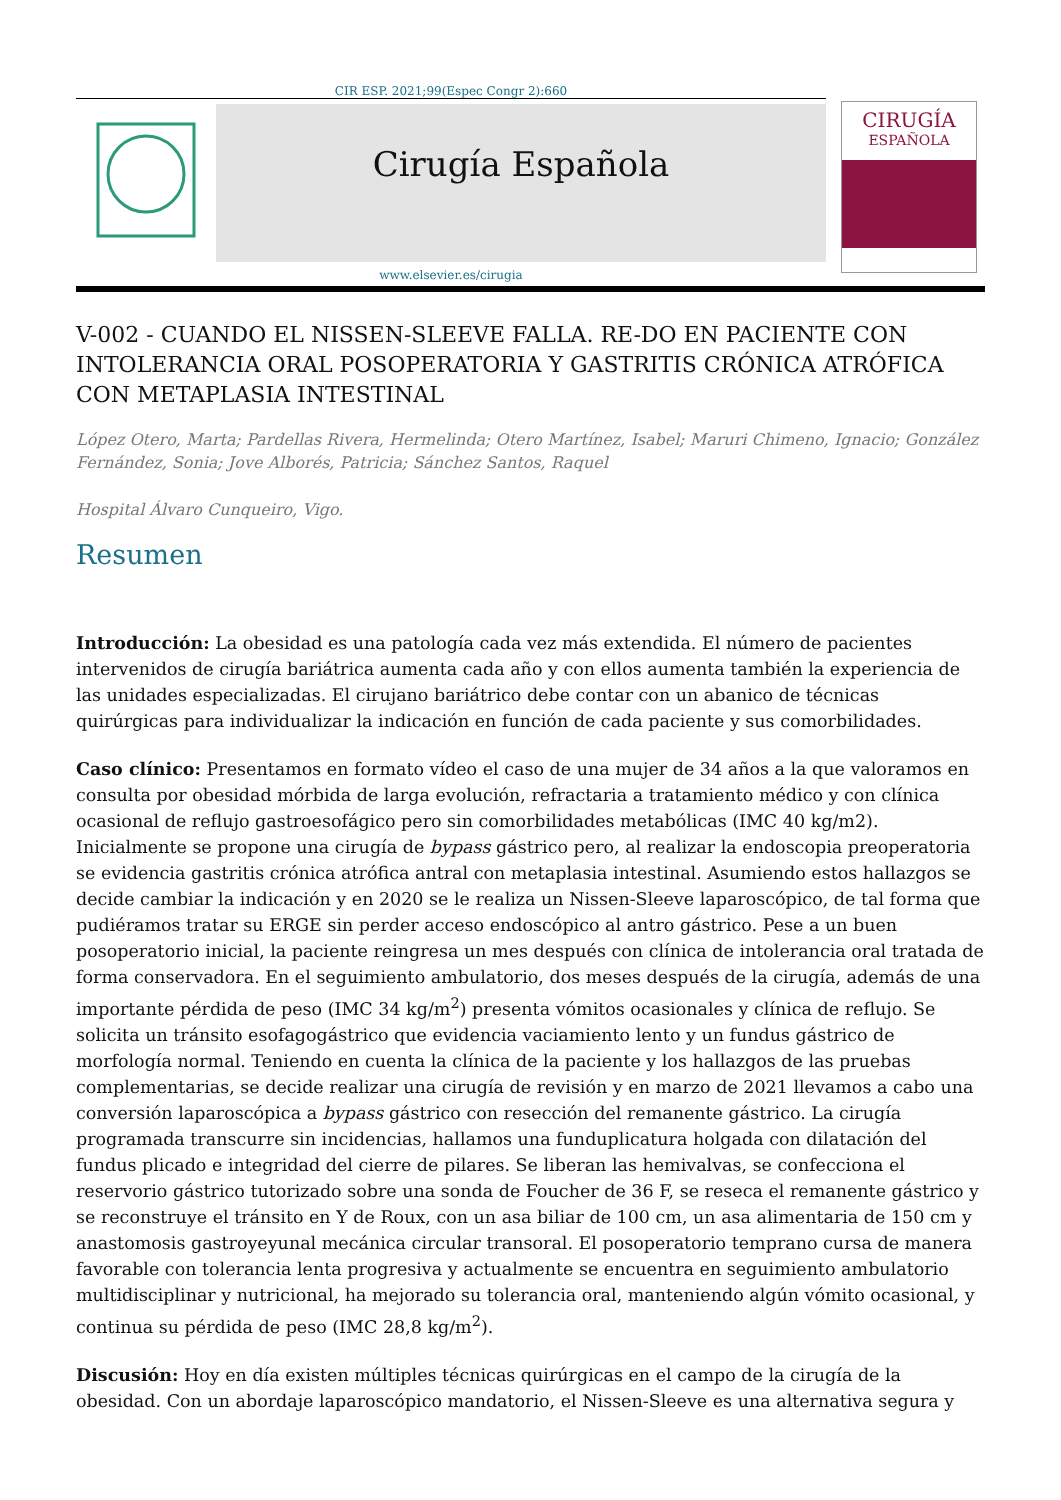CIR ESP. 2021;99(Espec Congr 2):660
Cirugía Española
CIRUGÍA
ESPAÑOLA
www.elsevier.es/cirugia
V-002 - CUANDO EL NISSEN-SLEEVE FALLA. RE-DO EN PACIENTE CON INTOLERANCIA ORAL POSOPERATORIA Y GASTRITIS CRÓNICA ATRÓFICA CON METAPLASIA INTESTINAL
López Otero, Marta; Pardellas Rivera, Hermelinda; Otero Martínez, Isabel; Maruri Chimeno, Ignacio; González Fernández, Sonia; Jove Alborés, Patricia; Sánchez Santos, Raquel
Hospital Álvaro Cunqueiro, Vigo.
Resumen
Introducción: La obesidad es una patología cada vez más extendida. El número de pacientes intervenidos de cirugía bariátrica aumenta cada año y con ellos aumenta también la experiencia de las unidades especializadas. El cirujano bariátrico debe contar con un abanico de técnicas quirúrgicas para individualizar la indicación en función de cada paciente y sus comorbilidades.
Caso clínico: Presentamos en formato vídeo el caso de una mujer de 34 años a la que valoramos en consulta por obesidad mórbida de larga evolución, refractaria a tratamiento médico y con clínica ocasional de reflujo gastroesofágico pero sin comorbilidades metabólicas (IMC 40 kg/m2). Inicialmente se propone una cirugía de bypass gástrico pero, al realizar la endoscopia preoperatoria se evidencia gastritis crónica atrófica antral con metaplasia intestinal. Asumiendo estos hallazgos se decide cambiar la indicación y en 2020 se le realiza un Nissen-Sleeve laparoscópico, de tal forma que pudiéramos tratar su ERGE sin perder acceso endoscópico al antro gástrico. Pese a un buen posoperatorio inicial, la paciente reingresa un mes después con clínica de intolerancia oral tratada de forma conservadora. En el seguimiento ambulatorio, dos meses después de la cirugía, además de una importante pérdida de peso (IMC 34 kg/m<sup>2</sup>) presenta vómitos ocasionales y clínica de reflujo. Se solicita un tránsito esofagogástrico que evidencia vaciamiento lento y un fundus gástrico de morfología normal. Teniendo en cuenta la clínica de la paciente y los hallazgos de las pruebas complementarias, se decide realizar una cirugía de revisión y en marzo de 2021 llevamos a cabo una conversión laparoscópica a bypass gástrico con resección del remanente gástrico. La cirugía programada transcurre sin incidencias, hallamos una funduplicatura holgada con dilatación del fundus plicado e integridad del cierre de pilares. Se liberan las hemivalvas, se confecciona el reservorio gástrico tutorizado sobre una sonda de Foucher de 36 F, se reseca el remanente gástrico y se reconstruye el tránsito en Y de Roux, con un asa biliar de 100 cm, un asa alimentaria de 150 cm y anastomosis gastroyeyunal mecánica circular transoral. El posoperatorio temprano cursa de manera favorable con tolerancia lenta progresiva y actualmente se encuentra en seguimiento ambulatorio multidisciplinar y nutricional, ha mejorado su tolerancia oral, manteniendo algún vómito ocasional, y continua su pérdida de peso (IMC 28,8 kg/m<sup>2</sup>).
Discusión: Hoy en día existen múltiples técnicas quirúrgicas en el campo de la cirugía de la obesidad. Con un abordaje laparoscópico mandatorio, el Nissen-Sleeve es una alternativa segura y